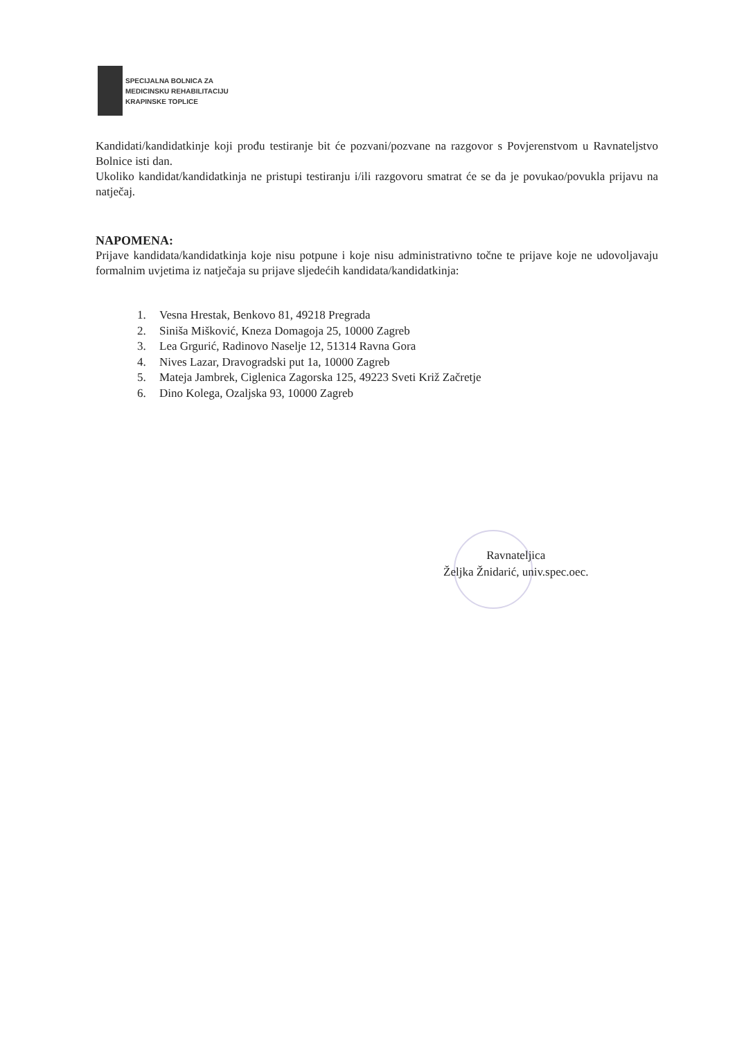SPECIJALNA BOLNICA ZA
MEDICINSKU REHABILITACIJU
KRAPINSKE TOPLICE
Kandidati/kandidatkinje koji prođu testiranje bit će pozvani/pozvane na razgovor s Povjerenstvom u Ravnateljstvo Bolnice isti dan.
Ukoliko kandidat/kandidatkinja ne pristupi testiranju i/ili razgovoru smatrat će se da je povukao/povukla prijavu na natječaj.
NAPOMENA:
Prijave kandidata/kandidatkinja koje nisu potpune i koje nisu administrativno točne te prijave koje ne udovoljavaju formalnim uvjetima iz natječaja su prijave sljedećih kandidata/kandidatkinja:
1. Vesna Hrestak, Benkovo 81, 49218 Pregrada
2. Siniša Mišković, Kneza Domagoja 25, 10000 Zagreb
3. Lea Grgurić, Radinovo Naselje 12, 51314 Ravna Gora
4. Nives Lazar, Dravogradski put 1a, 10000 Zagreb
5. Mateja Jambrek, Ciglenica Zagorska 125, 49223 Sveti Križ Začretje
6. Dino Kolega, Ozaljska 93, 10000 Zagreb
Ravnateljica
Željka Žnidarić, univ.spec.oec.